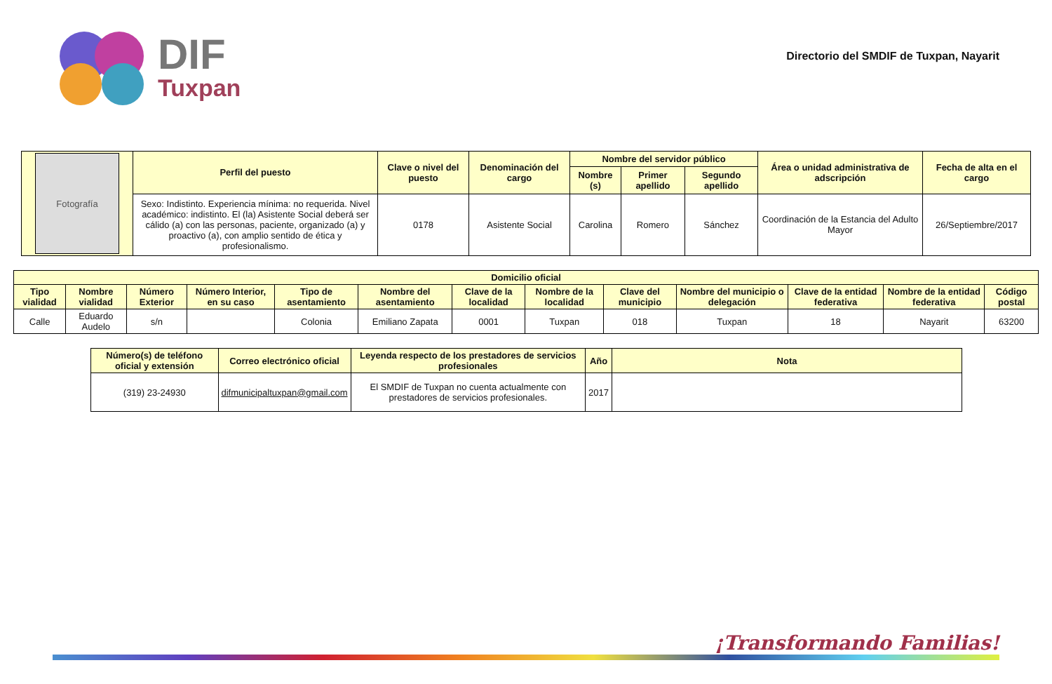DIF
Tuxpan
Directorio del SMDIF de Tuxpan, Nayarit
| Fotografía | Perfil del puesto | Clave o nivel del puesto | Denominación del cargo | Nombre del servidor público | | | Área o unidad administrativa de adscripción | Fecha de alta en el cargo |
| | | | | Nombre (s) | Primer apellido | Segundo apellido | | |
| | Sexo: Indistinto. Experiencia mínima: no requerida. Nivel académico: indistinto. El (la) Asistente Social deberá ser cálido (a) con las personas, paciente, organizado (a) y proactivo (a), con amplio sentido de ética y profesionalismo. | 0178 | Asistente Social | Carolina | Romero | Sánchez | Coordinación de la Estancia del Adulto Mayor | 26/Septiembre/2017 |
| Domicilio oficial | | | | | | | | | | | | |
| --- | --- | --- | --- | --- | --- | --- | --- | --- | --- | --- | --- | --- |
| Tipo vialidad | Nombre vialidad | Número Exterior | Número Interior, en su caso | Tipo de asentamiento | Nombre del asentamiento | Clave de la localidad | Nombre de la localidad | Clave del municipio | Nombre del municipio o delegación | Clave de la entidad federativa | Nombre de la entidad federativa | Código postal |
| Calle | Eduardo Audelo | s/n | | Colonia | Emiliano Zapata | 0001 | Tuxpan | 018 | Tuxpan | 18 | Nayarit | 63200 |
| Número(s) de teléfono oficial y extensión | Correo electrónico oficial | Leyenda respecto de los prestadores de servicios profesionales | Año | Nota |
| --- | --- | --- | --- | --- |
| (319) 23-24930 | difmunicipaltuxpan@gmail.com | El SMDIF de Tuxpan no cuenta actualmente con prestadores de servicios profesionales. | 2017 | |
¡Transformando Familias!